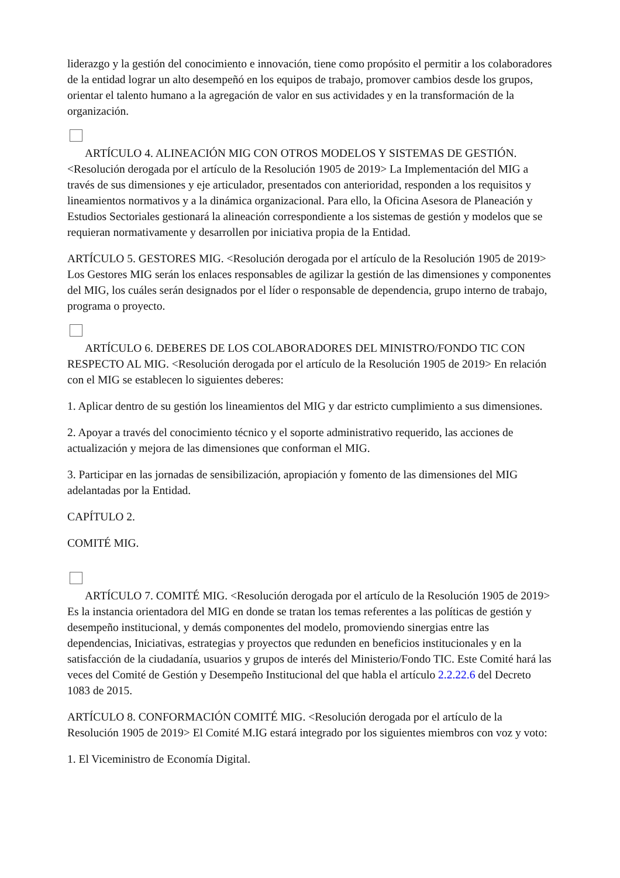liderazgo y la gestión del conocimiento e innovación, tiene como propósito el permitir a los colaboradores de la entidad lograr un alto desempeñó en los equipos de trabajo, promover cambios desde los grupos, orientar el talento humano a la agregación de valor en sus actividades y en la transformación de la organización.
ARTÍCULO 4. ALINEACIÓN MIG CON OTROS MODELOS Y SISTEMAS DE GESTIÓN. <Resolución derogada por el artículo de la Resolución 1905 de 2019> La Implementación del MIG a través de sus dimensiones y eje articulador, presentados con anterioridad, responden a los requisitos y lineamientos normativos y a la dinámica organizacional. Para ello, la Oficina Asesora de Planeación y Estudios Sectoriales gestionará la alineación correspondiente a los sistemas de gestión y modelos que se requieran normativamente y desarrollen por iniciativa propia de la Entidad.
ARTÍCULO 5. GESTORES MIG. <Resolución derogada por el artículo de la Resolución 1905 de 2019> Los Gestores MIG serán los enlaces responsables de agilizar la gestión de las dimensiones y componentes del MIG, los cuáles serán designados por el líder o responsable de dependencia, grupo interno de trabajo, programa o proyecto.
ARTÍCULO 6. DEBERES DE LOS COLABORADORES DEL MINISTRO/FONDO TIC CON RESPECTO AL MIG. <Resolución derogada por el artículo de la Resolución 1905 de 2019> En relación con el MIG se establecen lo siguientes deberes:
1. Aplicar dentro de su gestión los lineamientos del MIG y dar estricto cumplimiento a sus dimensiones.
2. Apoyar a través del conocimiento técnico y el soporte administrativo requerido, las acciones de actualización y mejora de las dimensiones que conforman el MIG.
3. Participar en las jornadas de sensibilización, apropiación y fomento de las dimensiones del MIG adelantadas por la Entidad.
CAPÍTULO 2.
COMITÉ MIG.
ARTÍCULO 7. COMITÉ MIG. <Resolución derogada por el artículo de la Resolución 1905 de 2019> Es la instancia orientadora del MIG en donde se tratan los temas referentes a las políticas de gestión y desempeño institucional, y demás componentes del modelo, promoviendo sinergias entre las dependencias, Iniciativas, estrategias y proyectos que redunden en beneficios institucionales y en la satisfacción de la ciudadanía, usuarios y grupos de interés del Ministerio/Fondo TIC. Este Comité hará las veces del Comité de Gestión y Desempeño Institucional del que habla el artículo 2.2.22.6 del Decreto 1083 de 2015.
ARTÍCULO 8. CONFORMACIÓN COMITÉ MIG. <Resolución derogada por el artículo de la Resolución 1905 de 2019> El Comité M.IG estará integrado por los siguientes miembros con voz y voto:
1. El Viceministro de Economía Digital.